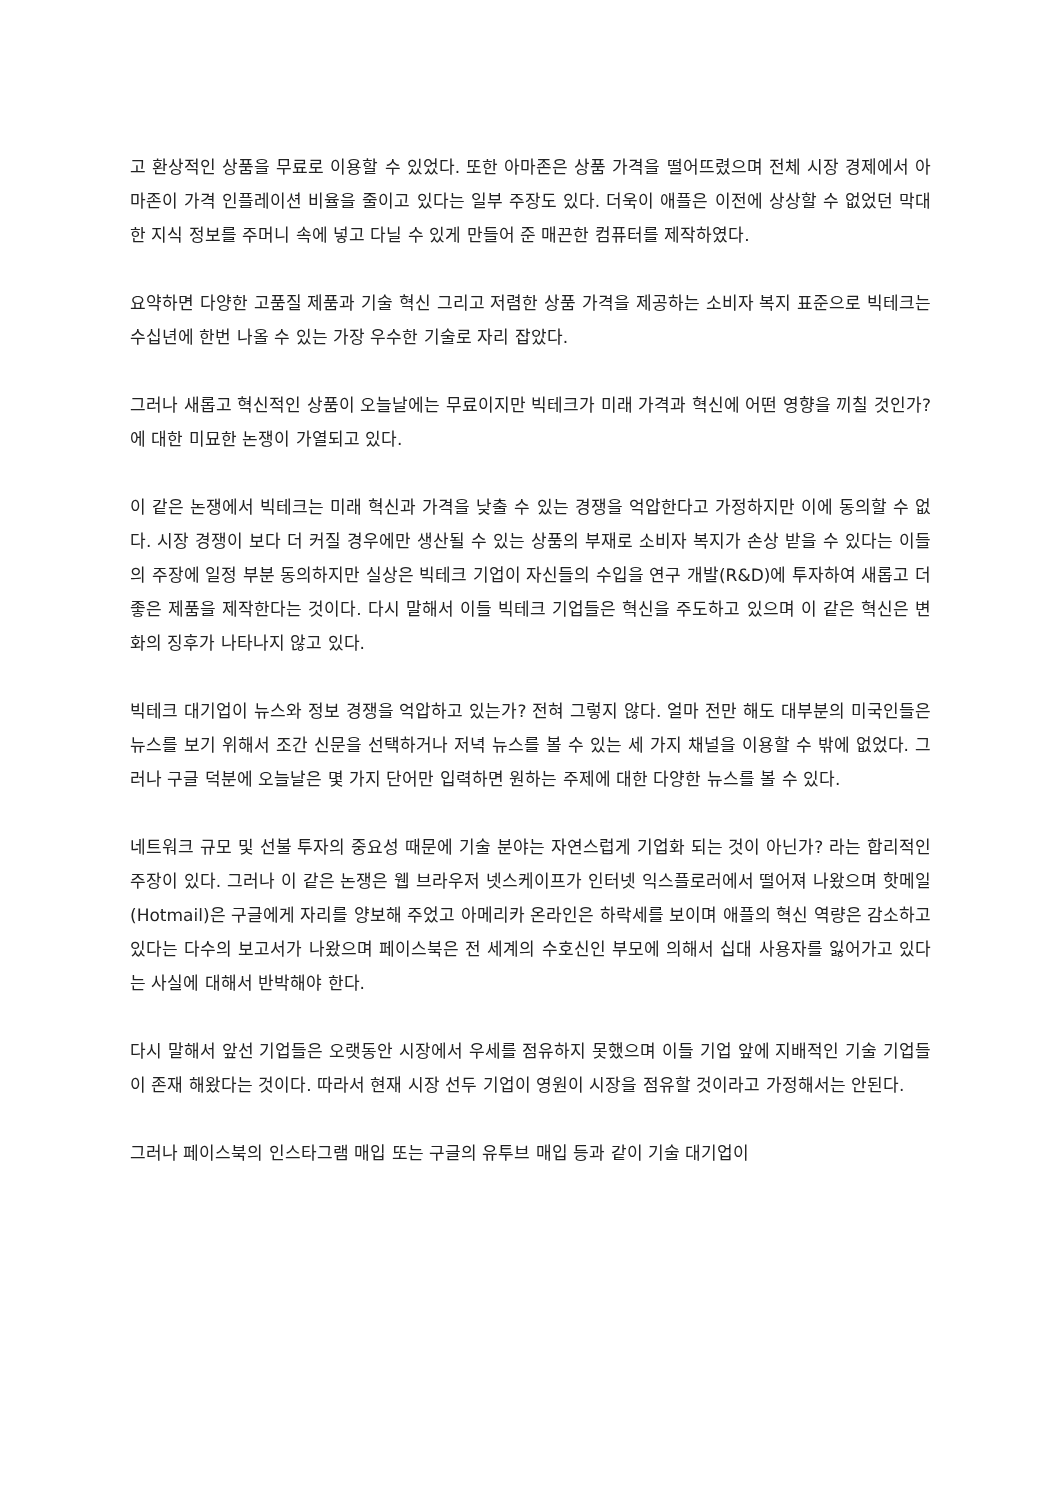고 환상적인 상품을 무료로 이용할 수 있었다. 또한 아마존은 상품 가격을 떨어뜨렸으며 전체 시장 경제에서 아마존이 가격 인플레이션 비율을 줄이고 있다는 일부 주장도 있다. 더욱이 애플은 이전에 상상할 수 없었던 막대한 지식 정보를 주머니 속에 넣고 다닐 수 있게 만들어 준 매끈한 컴퓨터를 제작하였다.
요약하면 다양한 고품질 제품과 기술 혁신 그리고 저렴한 상품 가격을 제공하는 소비자 복지 표준으로 빅테크는 수십년에 한번 나올 수 있는 가장 우수한 기술로 자리 잡았다.
그러나 새롭고 혁신적인 상품이 오늘날에는 무료이지만 빅테크가 미래 가격과 혁신에 어떤 영향을 끼칠 것인가? 에 대한 미묘한 논쟁이 가열되고 있다.
이 같은 논쟁에서 빅테크는 미래 혁신과 가격을 낮출 수 있는 경쟁을 억압한다고 가정하지만 이에 동의할 수 없다. 시장 경쟁이 보다 더 커질 경우에만 생산될 수 있는 상품의 부재로 소비자 복지가 손상 받을 수 있다는 이들의 주장에 일정 부분 동의하지만 실상은 빅테크 기업이 자신들의 수입을 연구 개발(R&D)에 투자하여 새롭고 더 좋은 제품을 제작한다는 것이다. 다시 말해서 이들 빅테크 기업들은 혁신을 주도하고 있으며 이 같은 혁신은 변화의 징후가 나타나지 않고 있다.
빅테크 대기업이 뉴스와 정보 경쟁을 억압하고 있는가? 전혀 그렇지 않다. 얼마 전만 해도 대부분의 미국인들은 뉴스를 보기 위해서 조간 신문을 선택하거나 저녁 뉴스를 볼 수 있는 세 가지 채널을 이용할 수 밖에 없었다. 그러나 구글 덕분에 오늘날은 몇 가지 단어만 입력하면 원하는 주제에 대한 다양한 뉴스를 볼 수 있다.
네트워크 규모 및 선불 투자의 중요성 때문에 기술 분야는 자연스럽게 기업화 되는 것이 아닌가? 라는 합리적인 주장이 있다. 그러나 이 같은 논쟁은 웹 브라우저 넷스케이프가 인터넷 익스플로러에서 떨어져 나왔으며 핫메일(Hotmail)은 구글에게 자리를 양보해 주었고 아메리카 온라인은 하락세를 보이며 애플의 혁신 역량은 감소하고 있다는 다수의 보고서가 나왔으며 페이스북은 전 세계의 수호신인 부모에 의해서 십대 사용자를 잃어가고 있다는 사실에 대해서 반박해야 한다.
다시 말해서 앞선 기업들은 오랫동안 시장에서 우세를 점유하지 못했으며 이들 기업 앞에 지배적인 기술 기업들이 존재 해왔다는 것이다. 따라서 현재 시장 선두 기업이 영원이 시장을 점유할 것이라고 가정해서는 안된다.
그러나 페이스북의 인스타그램 매입 또는 구글의 유투브 매입 등과 같이 기술 대기업이